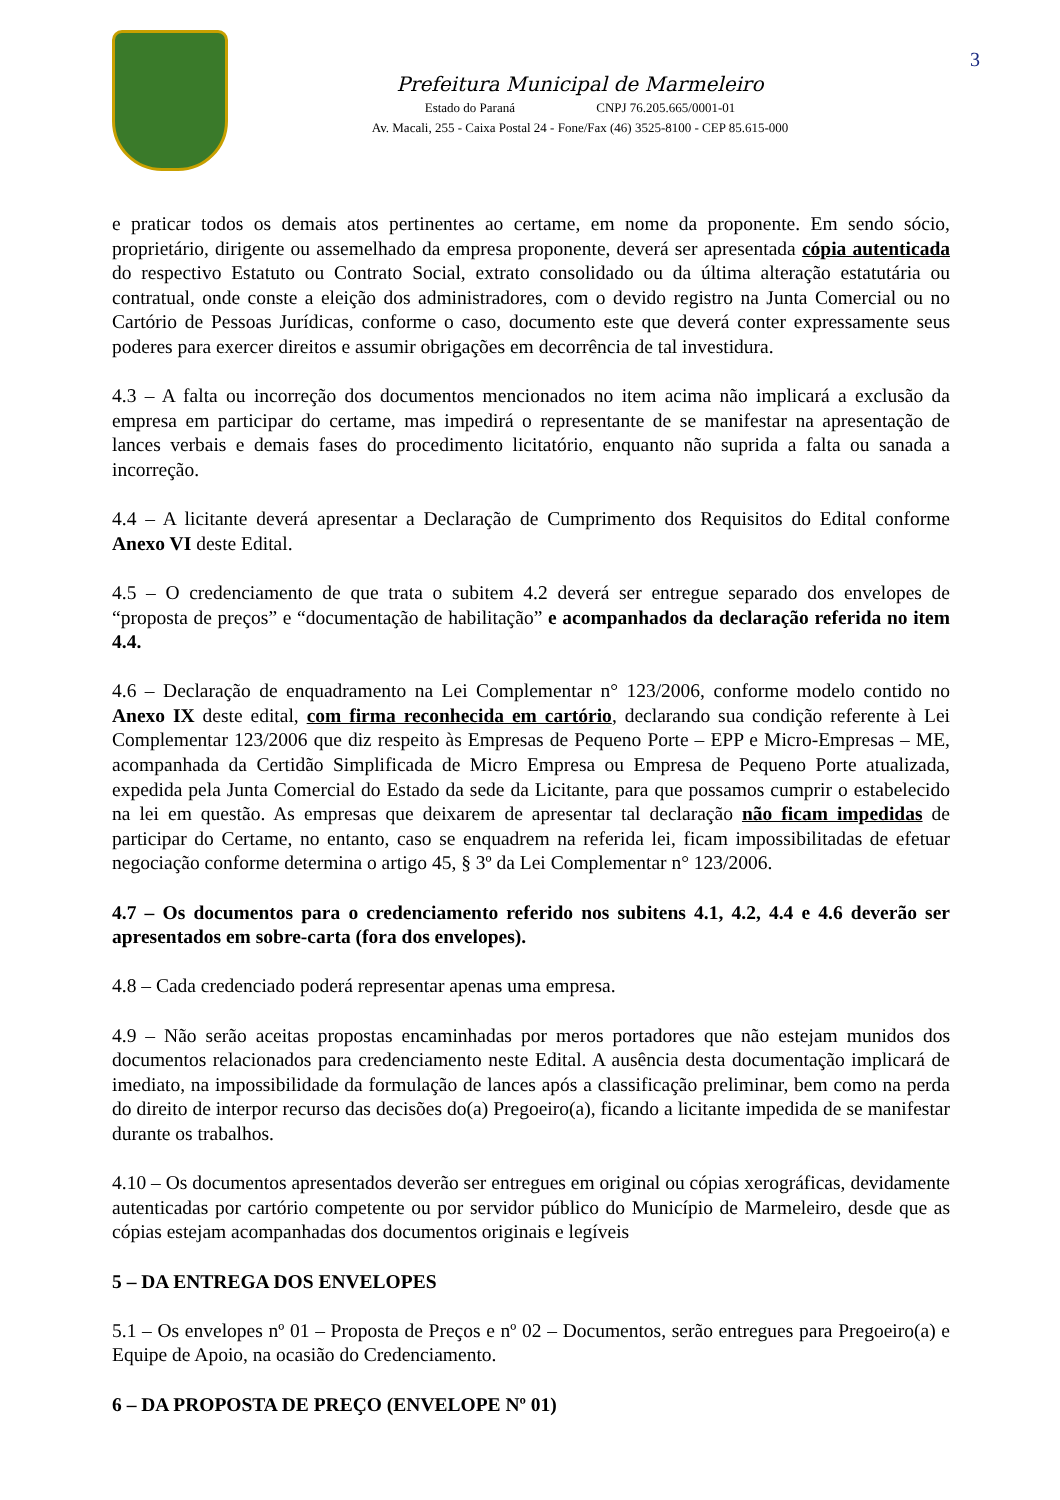3
Prefeitura Municipal de Marmeleiro
Estado do Paraná CNPJ 76.205.665/0001-01
Av. Macali, 255 - Caixa Postal 24 - Fone/Fax (46) 3525-8100 - CEP 85.615-000
e praticar todos os demais atos pertinentes ao certame, em nome da proponente. Em sendo sócio, proprietário, dirigente ou assemelhado da empresa proponente, deverá ser apresentada cópia autenticada do respectivo Estatuto ou Contrato Social, extrato consolidado ou da última alteração estatutária ou contratual, onde conste a eleição dos administradores, com o devido registro na Junta Comercial ou no Cartório de Pessoas Jurídicas, conforme o caso, documento este que deverá conter expressamente seus poderes para exercer direitos e assumir obrigações em decorrência de tal investidura.
4.3 – A falta ou incorreção dos documentos mencionados no item acima não implicará a exclusão da empresa em participar do certame, mas impedirá o representante de se manifestar na apresentação de lances verbais e demais fases do procedimento licitatório, enquanto não suprida a falta ou sanada a incorreção.
4.4 – A licitante deverá apresentar a Declaração de Cumprimento dos Requisitos do Edital conforme Anexo VI deste Edital.
4.5 – O credenciamento de que trata o subitem 4.2 deverá ser entregue separado dos envelopes de “proposta de preços” e “documentação de habilitação” e acompanhados da declaração referida no item 4.4.
4.6 – Declaração de enquadramento na Lei Complementar n° 123/2006, conforme modelo contido no Anexo IX deste edital, com firma reconhecida em cartório, declarando sua condição referente à Lei Complementar 123/2006 que diz respeito às Empresas de Pequeno Porte – EPP e Micro-Empresas – ME, acompanhada da Certidão Simplificada de Micro Empresa ou Empresa de Pequeno Porte atualizada, expedida pela Junta Comercial do Estado da sede da Licitante, para que possamos cumprir o estabelecido na lei em questão. As empresas que deixarem de apresentar tal declaração não ficam impedidas de participar do Certame, no entanto, caso se enquadrem na referida lei, ficam impossibilitadas de efetuar negociação conforme determina o artigo 45, § 3º da Lei Complementar n° 123/2006.
4.7 – Os documentos para o credenciamento referido nos subitens 4.1, 4.2, 4.4 e 4.6 deverão ser apresentados em sobre-carta (fora dos envelopes).
4.8 – Cada credenciado poderá representar apenas uma empresa.
4.9 – Não serão aceitas propostas encaminhadas por meros portadores que não estejam munidos dos documentos relacionados para credenciamento neste Edital. A ausência desta documentação implicará de imediato, na impossibilidade da formulação de lances após a classificação preliminar, bem como na perda do direito de interpor recurso das decisões do(a) Pregoeiro(a), ficando a licitante impedida de se manifestar durante os trabalhos.
4.10 – Os documentos apresentados deverão ser entregues em original ou cópias xerográficas, devidamente autenticadas por cartório competente ou por servidor público do Município de Marmeleiro, desde que as cópias estejam acompanhadas dos documentos originais e legíveis
5 – DA ENTREGA DOS ENVELOPES
5.1 – Os envelopes nº 01 – Proposta de Preços e nº 02 – Documentos, serão entregues para Pregoeiro(a) e Equipe de Apoio, na ocasião do Credenciamento.
6 – DA PROPOSTA DE PREÇO (ENVELOPE Nº 01)